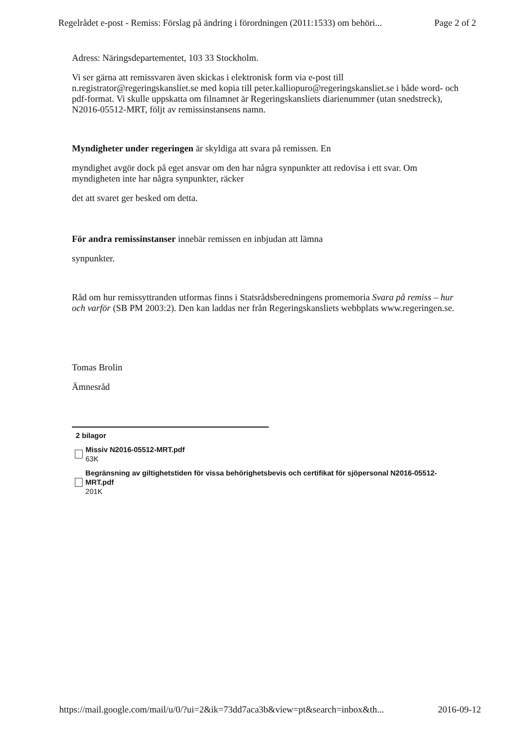Regelrådet e-post - Remiss: Förslag på ändring i förordningen (2011:1533) om behöri... Page 2 of 2
Adress: Näringsdepartementet, 103 33 Stockholm.
Vi ser gärna att remissvaren även skickas i elektronisk form via e-post till n.registrator@regeringskansliet.se med kopia till peter.kalliopuro@regeringskansliet.se i både word- och pdf-format. Vi skulle uppskatta om filnamnet är Regeringskansliets diarienummer (utan snedstreck), N2016-05512-MRT, följt av remissinstansens namn.
Myndigheter under regeringen är skyldiga att svara på remissen. En
myndighet avgör dock på eget ansvar om den har några synpunkter att redovisa i ett svar. Om myndigheten inte har några synpunkter, räcker
det att svaret ger besked om detta.
För andra remissinstanser innebär remissen en inbjudan att lämna
synpunkter.
Råd om hur remissyttranden utformas finns i Statsrådsberedningens promemoria Svara på remiss – hur och varför (SB PM 2003:2). Den kan laddas ner från Regeringskansliets webbplats www.regeringen.se.
Tomas Brolin
Ämnesråd
2 bilagor
Missiv N2016-05512-MRT.pdf
63K
Begränsning av giltighetstiden för vissa behörighetsbevis och certifikat för sjöpersonal N2016-05512-MRT.pdf
201K
https://mail.google.com/mail/u/0/?ui=2&ik=73dd7aca3b&view=pt&search=inbox&th... 2016-09-12